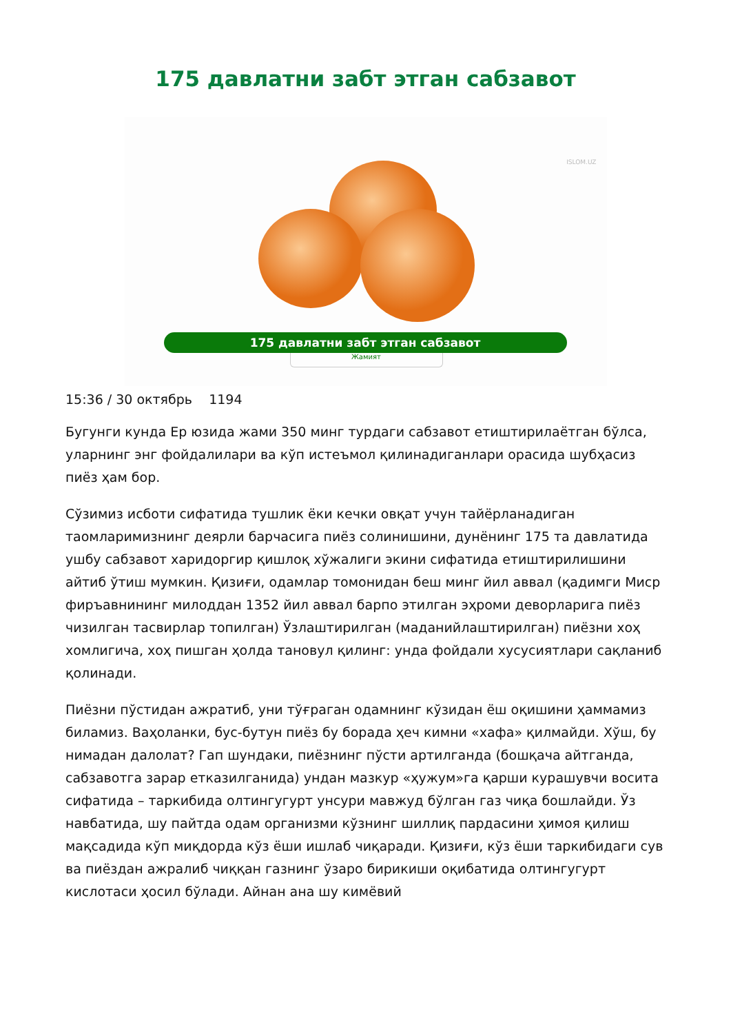175 давлатни забт этган сабзавот
ISLOM.UZ
175 давлатни забт этган сабзавот
Жамият
15:36 / 30 октябрь 1194
Бугунги кунда Ер юзида жами 350 минг турдаги сабзавот етиштирилаётган бўлса, уларнинг энг фойдалилари ва кўп истеъмол қилинадиганлари орасида шубҳасиз пиёз ҳам бор.
Сўзимиз исботи сифатида тушлик ёки кечки овқат учун тайёрланадиган таомларимизнинг деярли барчасига пиёз солинишини, дунёнинг 175 та давлатида ушбу сабзавот харидоргир қишлоқ хўжалиги экини сифатида етиштирилишини айтиб ўтиш мумкин. Қизиғи, одамлар томонидан беш минг йил аввал (қадимги Миср фиръавнининг милоддан 1352 йил аввал барпо этилган эҳроми деворларига пиёз чизилган тасвирлар топилган) Ўзлаштирилган (маданийлаштирилган) пиёзни хоҳ хомлигича, хоҳ пишган ҳолда тановул қилинг: унда фойдали хусусиятлари сақланиб қолинади.
Пиёзни пўстидан ажратиб, уни тўғраган одамнинг кўзидан ёш оқишини ҳаммамиз биламиз. Ваҳоланки, бус-бутун пиёз бу борада ҳеч кимни «хафа» қилмайди. Хўш, бу нимадан далолат? Гап шундаки, пиёзнинг пўсти артилганда (бошқача айтганда, сабзавотга зарар етказилганида) ундан мазкур «ҳужум»га қарши курашувчи восита сифатида – таркибида олтингугурт унсури мавжуд бўлган газ чиқа бошлайди. Ўз навбатида, шу пайтда одам организми кўзнинг шиллиқ пардасини ҳимоя қилиш мақсадида кўп миқдорда кўз ёши ишлаб чиқаради. Қизиғи, кўз ёши таркибидаги сув ва пиёздан ажралиб чиққан газнинг ўзаро бирикиши оқибатида олтингугурт кислотаси ҳосил бўлади. Айнан ана шу кимёвий